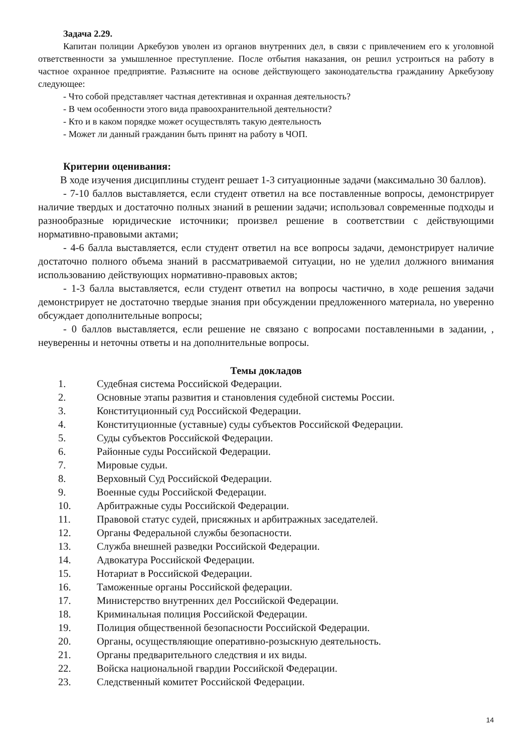Задача 2.29.
Капитан полиции Аркебузов уволен из органов внутренних дел, в связи с привлечением его к уголовной ответственности за умышленное преступление. После отбытия наказания, он решил устроиться на работу в частное охранное предприятие. Разъясните на основе действующего законодательства гражданину Аркебузову следующее:
- Что собой представляет частная детективная и охранная деятельность?
- В чем особенности этого вида правоохранительной деятельности?
- Кто и в каком порядке может осуществлять такую деятельность
- Может ли данный гражданин быть принят на работу в ЧОП.
Критерии оценивания:
В ходе изучения дисциплины студент решает 1-3 ситуационные задачи (максимально 30 баллов).
- 7-10 баллов выставляется, если студент ответил на все поставленные вопросы, демонстрирует наличие твердых и достаточно полных знаний в решении задачи; использовал современные подходы и разнообразные юридические источники; произвел решение в соответствии с действующими нормативно-правовыми актами;
- 4-6 балла выставляется, если студент ответил на все вопросы задачи, демонстрирует наличие достаточно полного объема знаний в рассматриваемой ситуации, но не уделил должного внимания использованию действующих нормативно-правовых актов;
- 1-3 балла выставляется, если студент ответил на вопросы частично, в ходе решения задачи демонстрирует не достаточно твердые знания при обсуждении предложенного материала, но уверенно обсуждает дополнительные вопросы;
- 0 баллов выставляется, если решение не связано с вопросами поставленными в задании, , неуверенны и неточны ответы и на дополнительные вопросы.
Темы докладов
1. Судебная система Российской Федерации.
2. Основные этапы развития и становления судебной системы России.
3. Конституционный суд Российской Федерации.
4. Конституционные (уставные) суды субъектов Российской Федерации.
5. Суды субъектов Российской Федерации.
6. Районные суды Российской Федерации.
7. Мировые судьи.
8. Верховный Суд Российской Федерации.
9. Военные суды Российской Федерации.
10. Арбитражные суды Российской Федерации.
11. Правовой статус судей, присяжных и арбитражных заседателей.
12. Органы Федеральной службы безопасности.
13. Служба внешней разведки Российской Федерации.
14. Адвокатура Российской Федерации.
15. Нотариат в Российской Федерации.
16. Таможенные органы Российской федерации.
17. Министерство внутренних дел Российской Федерации.
18. Криминальная полиция Российской Федерации.
19. Полиция общественной безопасности Российской Федерации.
20. Органы, осуществляющие оперативно-розыскную деятельность.
21. Органы предварительного следствия и их виды.
22. Войска национальной гвардии Российской Федерации.
23. Следственный комитет Российской Федерации.
14